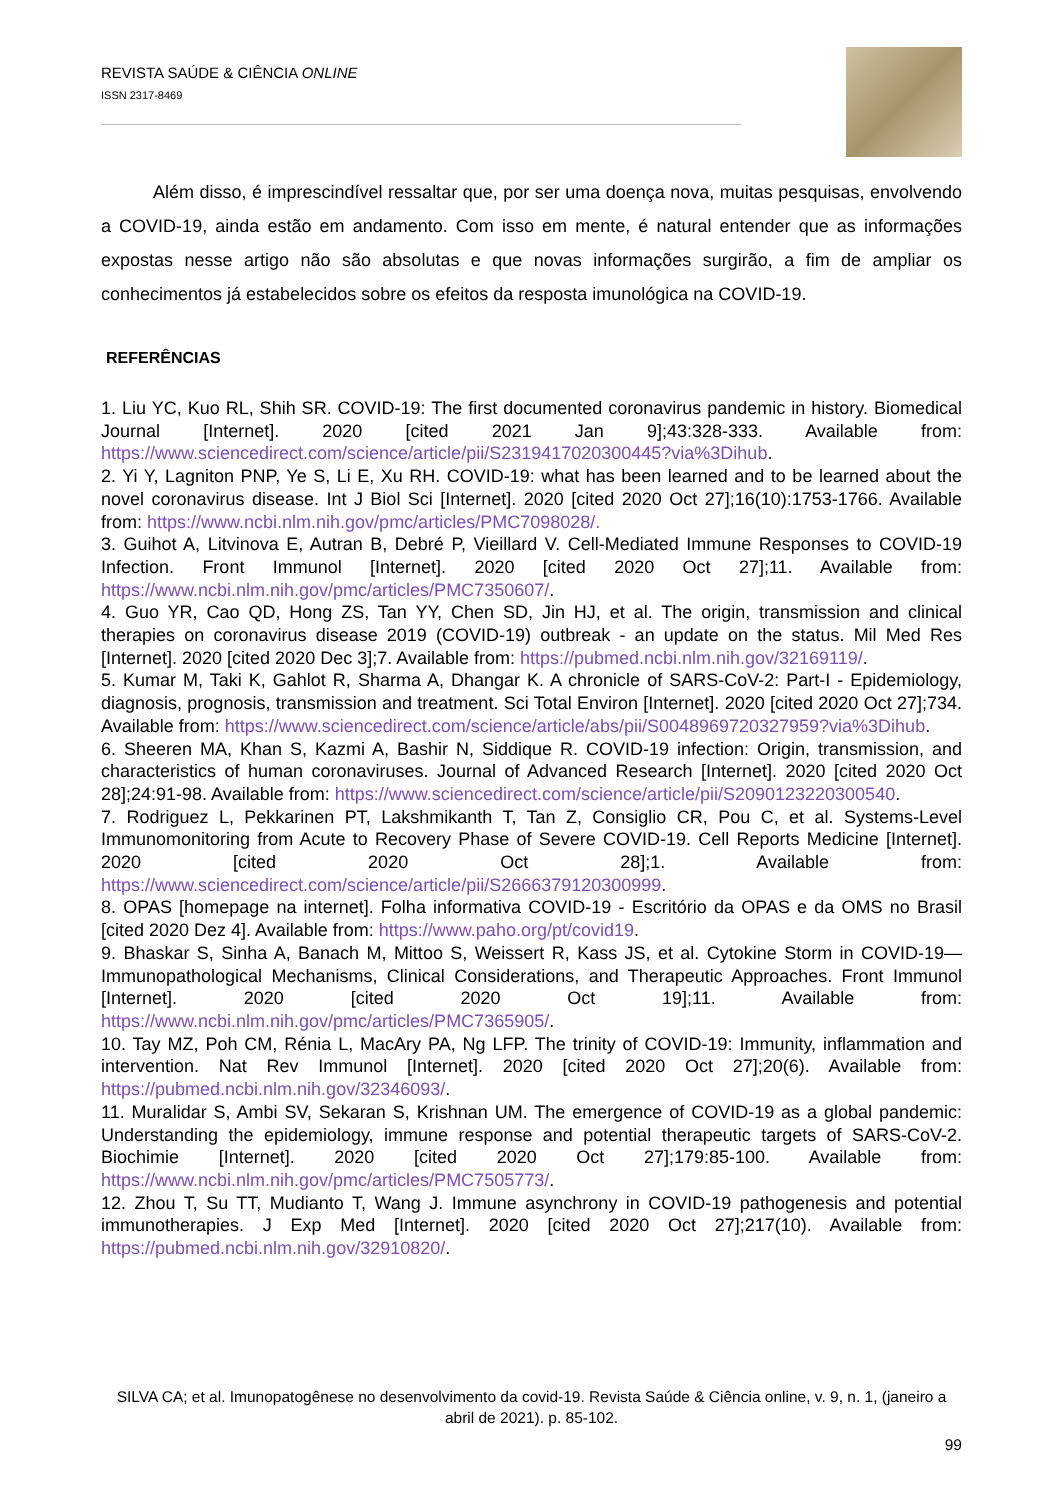REVISTA SAÚDE & CIÊNCIA ONLINE
ISSN 2317-8469
Além disso, é imprescindível ressaltar que, por ser uma doença nova, muitas pesquisas, envolvendo a COVID-19, ainda estão em andamento. Com isso em mente, é natural entender que as informações expostas nesse artigo não são absolutas e que novas informações surgirão, a fim de ampliar os conhecimentos já estabelecidos sobre os efeitos da resposta imunológica na COVID-19.
REFERÊNCIAS
1. Liu YC, Kuo RL, Shih SR. COVID-19: The first documented coronavirus pandemic in history. Biomedical Journal [Internet]. 2020 [cited 2021 Jan 9];43:328-333. Available from: https://www.sciencedirect.com/science/article/pii/S2319417020300445?via%3Dihub.
2. Yi Y, Lagniton PNP, Ye S, Li E, Xu RH. COVID-19: what has been learned and to be learned about the novel coronavirus disease. Int J Biol Sci [Internet]. 2020 [cited 2020 Oct 27];16(10):1753-1766. Available from: https://www.ncbi.nlm.nih.gov/pmc/articles/PMC7098028/.
3. Guihot A, Litvinova E, Autran B, Debré P, Vieillard V. Cell-Mediated Immune Responses to COVID-19 Infection. Front Immunol [Internet]. 2020 [cited 2020 Oct 27];11. Available from: https://www.ncbi.nlm.nih.gov/pmc/articles/PMC7350607/.
4. Guo YR, Cao QD, Hong ZS, Tan YY, Chen SD, Jin HJ, et al. The origin, transmission and clinical therapies on coronavirus disease 2019 (COVID-19) outbreak - an update on the status. Mil Med Res [Internet]. 2020 [cited 2020 Dec 3];7. Available from: https://pubmed.ncbi.nlm.nih.gov/32169119/.
5. Kumar M, Taki K, Gahlot R, Sharma A, Dhangar K. A chronicle of SARS-CoV-2: Part-I - Epidemiology, diagnosis, prognosis, transmission and treatment. Sci Total Environ [Internet]. 2020 [cited 2020 Oct 27];734. Available from: https://www.sciencedirect.com/science/article/abs/pii/S0048969720327959?via%3Dihub.
6. Sheeren MA, Khan S, Kazmi A, Bashir N, Siddique R. COVID-19 infection: Origin, transmission, and characteristics of human coronaviruses. Journal of Advanced Research [Internet]. 2020 [cited 2020 Oct 28];24:91-98. Available from: https://www.sciencedirect.com/science/article/pii/S2090123220300540.
7. Rodriguez L, Pekkarinen PT, Lakshmikanth T, Tan Z, Consiglio CR, Pou C, et al. Systems-Level Immunomonitoring from Acute to Recovery Phase of Severe COVID-19. Cell Reports Medicine [Internet]. 2020 [cited 2020 Oct 28];1. Available from: https://www.sciencedirect.com/science/article/pii/S2666379120300999.
8. OPAS [homepage na internet]. Folha informativa COVID-19 - Escritório da OPAS e da OMS no Brasil [cited 2020 Dez 4]. Available from: https://www.paho.org/pt/covid19.
9. Bhaskar S, Sinha A, Banach M, Mittoo S, Weissert R, Kass JS, et al. Cytokine Storm in COVID-19—Immunopathological Mechanisms, Clinical Considerations, and Therapeutic Approaches. Front Immunol [Internet]. 2020 [cited 2020 Oct 19];11. Available from: https://www.ncbi.nlm.nih.gov/pmc/articles/PMC7365905/.
10. Tay MZ, Poh CM, Rénia L, MacAry PA, Ng LFP. The trinity of COVID-19: Immunity, inflammation and intervention. Nat Rev Immunol [Internet]. 2020 [cited 2020 Oct 27];20(6). Available from: https://pubmed.ncbi.nlm.nih.gov/32346093/.
11. Muralidar S, Ambi SV, Sekaran S, Krishnan UM. The emergence of COVID-19 as a global pandemic: Understanding the epidemiology, immune response and potential therapeutic targets of SARS-CoV-2. Biochimie [Internet]. 2020 [cited 2020 Oct 27];179:85-100. Available from: https://www.ncbi.nlm.nih.gov/pmc/articles/PMC7505773/.
12. Zhou T, Su TT, Mudianto T, Wang J. Immune asynchrony in COVID-19 pathogenesis and potential immunotherapies. J Exp Med [Internet]. 2020 [cited 2020 Oct 27];217(10). Available from: https://pubmed.ncbi.nlm.nih.gov/32910820/.
SILVA CA; et al. Imunopatogênese no desenvolvimento da covid-19. Revista Saúde & Ciência online, v. 9, n. 1, (janeiro a abril de 2021). p. 85-102.
99